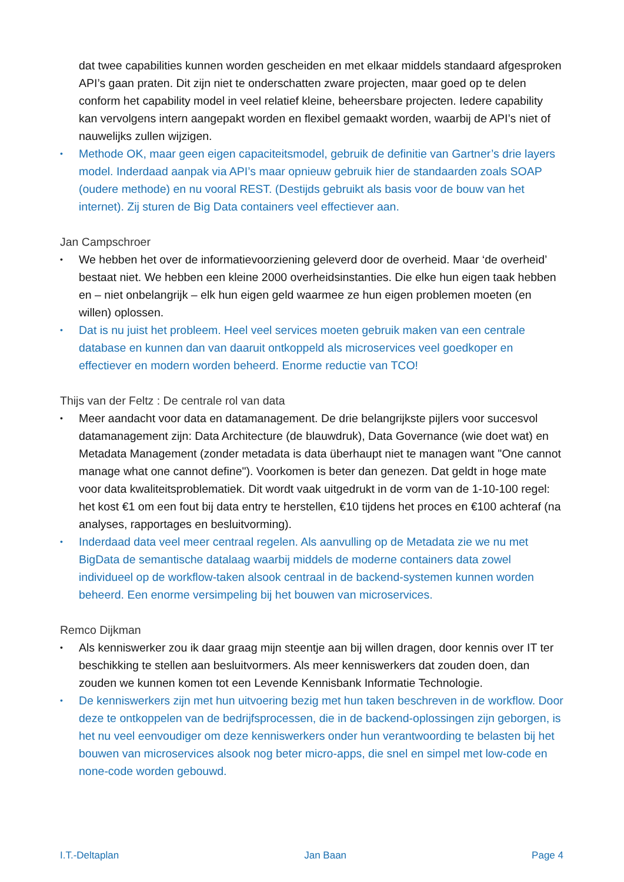dat twee capabilities kunnen worden gescheiden en met elkaar middels standaard afgesproken API’s gaan praten. Dit zijn niet te onderschatten zware projecten, maar goed op te delen conform het capability model in veel relatief kleine, beheersbare projecten. Iedere capability kan vervolgens intern aangepakt worden en flexibel gemaakt worden, waarbij de API’s niet of nauwelijks zullen wijzigen.
•
Methode OK, maar geen eigen capaciteitsmodel, gebruik de definitie van Gartner’s drie layers model. Inderdaad aanpak via API’s maar opnieuw gebruik hier de standaarden zoals SOAP (oudere methode) en nu vooral REST. (Destijds gebruikt als basis voor de bouw van het internet). Zij sturen de Big Data containers veel effectiever aan.
Jan Campschroer
•
We hebben het over de informatievoorziening geleverd door de overheid. Maar ‘de overheid’ bestaat niet. We hebben een kleine 2000 overheidsinstanties. Die elke hun eigen taak hebben en – niet onbelangrijk – elk hun eigen geld waarmee ze hun eigen problemen moeten (en willen) oplossen.
•
Dat is nu juist het probleem. Heel veel services moeten gebruik maken van een centrale database en kunnen dan van daaruit ontkoppeld als microservices veel goedkoper en effectiever en modern worden beheerd. Enorme reductie van TCO!
Thijs van der Feltz : De centrale rol van data
•
Meer aandacht voor data en datamanagement. De drie belangrijkste pijlers voor succesvol datamanagement zijn: Data Architecture (de blauwdruk), Data Governance (wie doet wat) en Metadata Management (zonder metadata is data überhaupt niet te managen want "One cannot manage what one cannot define"). Voorkomen is beter dan genezen. Dat geldt in hoge mate voor data kwaliteitsproblematiek. Dit wordt vaak uitgedrukt in de vorm van de 1-10-100 regel: het kost €1 om een fout bij data entry te herstellen, €10 tijdens het proces en €100 achteraf (na analyses, rapportages en besluitvorming).
•
Inderdaad data veel meer centraal regelen. Als aanvulling op de Metadata zie we nu met BigData de semantische datalaag waarbij middels de moderne containers data zowel individueel op de workflow-taken alsook centraal in de backend-systemen kunnen worden beheerd. Een enorme versimpeling bij het bouwen van microservices.
Remco Dijkman
•
Als kenniswerker zou ik daar graag mijn steentje aan bij willen dragen, door kennis over IT ter beschikking te stellen aan besluitvormers. Als meer kenniswerkers dat zouden doen, dan zouden we kunnen komen tot een Levende Kennisbank Informatie Technologie.
•
De kenniswerkers zijn met hun uitvoering bezig met hun taken beschreven in de workflow. Door deze te ontkoppelen van de bedrijfsprocessen, die in de backend-oplossingen zijn geborgen, is het nu veel eenvoudiger om deze kenniswerkers onder hun verantwoording te belasten bij het bouwen van microservices alsook nog beter micro-apps, die snel en simpel met low-code en none-code worden gebouwd.
I.T.-Deltaplan Jan Baan Page 4